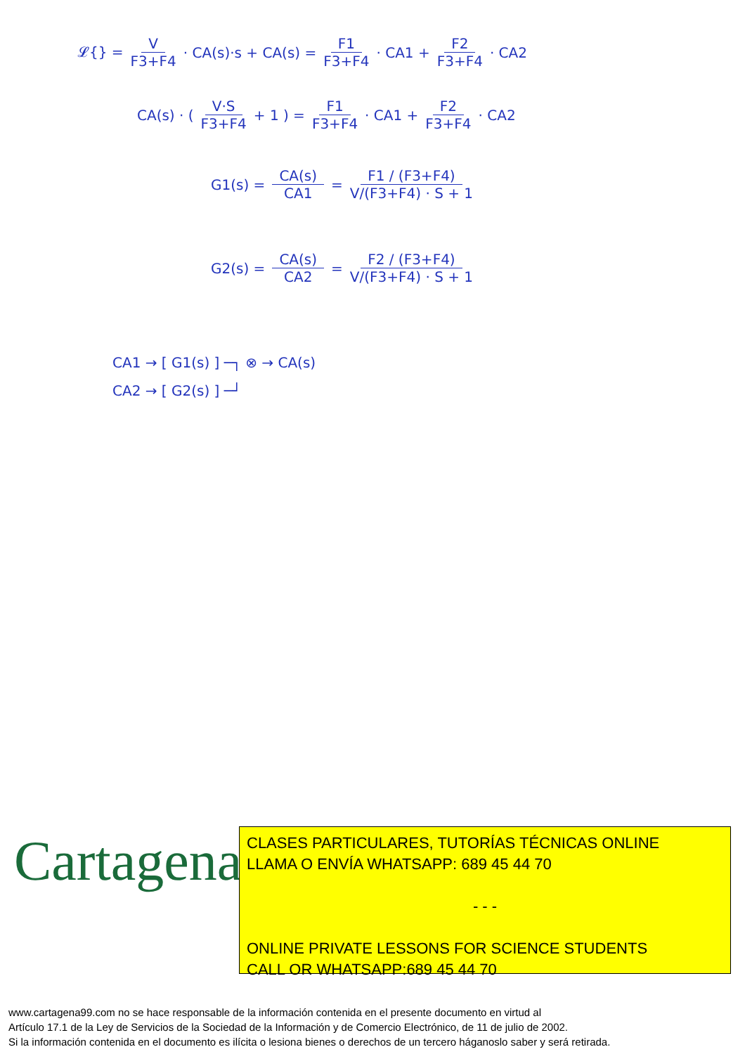𝓛{} = V F3+F4 · CA(s)·s + CA(s) = F1 F3+F4 · CA1 + F2 F3+F4 · CA2
CA(s) · ( V·S F3+F4 + 1 ) = F1 F3+F4 · CA1 + F2 F3+F4 · CA2
G1(s) = CA(s) CA1 = F1 / (F3+F4) V/(F3+F4) · S + 1
G2(s) = CA(s) CA2 = F2 / (F3+F4) V/(F3+F4) · S + 1
CA1 → [ G1(s) ] ─┐ ⊗ → CA(s)
CA2 → [ G2(s) ] ─┘
Cartagena99
CLASES PARTICULARES, TUTORÍAS TÉCNICAS ONLINE
LLAMA O ENVÍA WHATSAPP: 689 45 44 70
- - -
ONLINE PRIVATE LESSONS FOR SCIENCE STUDENTS
CALL OR WHATSAPP:689 45 44 70
www.cartagena99.com no se hace responsable de la información contenida en el presente documento en virtud al
Artículo 17.1 de la Ley de Servicios de la Sociedad de la Información y de Comercio Electrónico, de 11 de julio de 2002.
Si la información contenida en el documento es ilícita o lesiona bienes o derechos de un tercero háganoslo saber y será retirada.